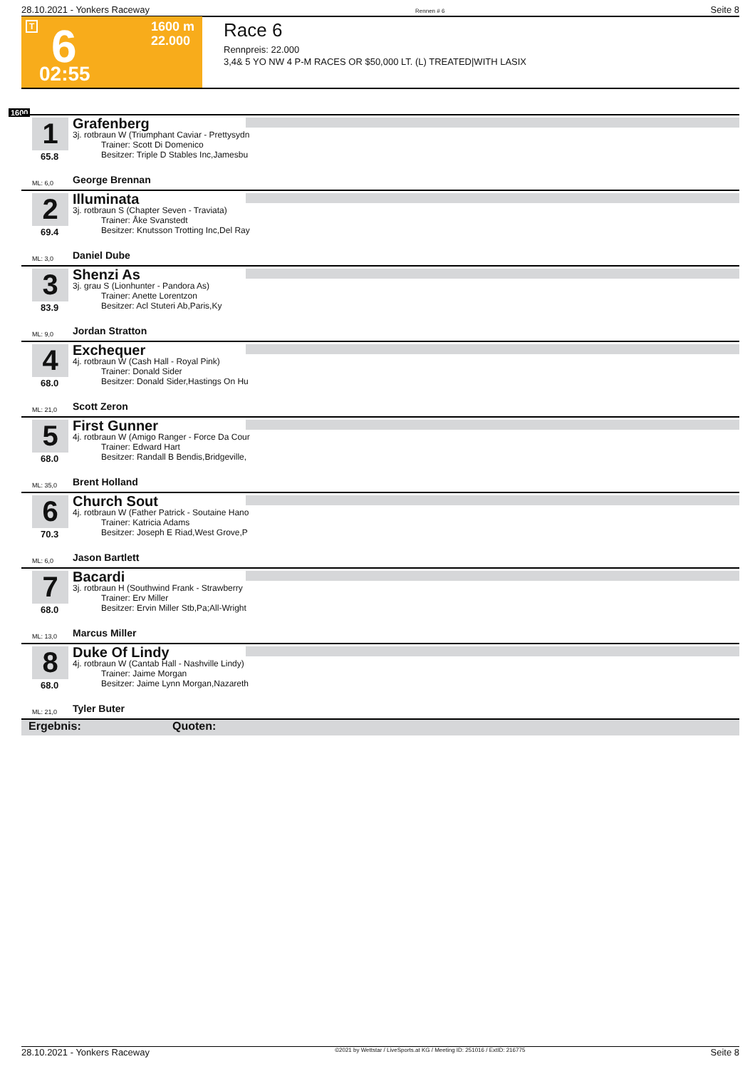28.10.2021 - Yonkers Raceway Rennen # 6 Seite 8
T 6
02:55
1600 m
22.000
Race 6
Rennpreis: 22.000
3,4& 5 YO NW 4 P-M RACES OR $50,000 LT. (L) TREATED|WITH LASIX
1600
1 Grafenberg
3j. rotbraun W (Triumphant Caviar - Prettysydn
Trainer: Scott Di Domenico
Besitzer: Triple D Stables Inc,Jamesbu
65.8
ML: 6,0 George Brennan
2 Illuminata
3j. rotbraun S (Chapter Seven - Traviata)
Trainer: Åke Svanstedt
Besitzer: Knutsson Trotting Inc,Del Ray
69.4
ML: 3,0 Daniel Dube
3 Shenzi As
3j. grau S (Lionhunter - Pandora As)
Trainer: Anette Lorentzon
Besitzer: Acl Stuteri Ab,Paris,Ky
83.9
ML: 9,0 Jordan Stratton
4 Exchequer
4j. rotbraun W (Cash Hall - Royal Pink)
Trainer: Donald Sider
Besitzer: Donald Sider,Hastings On Hu
68.0
ML: 21,0 Scott Zeron
5 First Gunner
4j. rotbraun W (Amigo Ranger - Force Da Cour
Trainer: Edward Hart
Besitzer: Randall B Bendis,Bridgeville,
68.0
ML: 35,0 Brent Holland
6 Church Sout
4j. rotbraun W (Father Patrick - Soutaine Hano
Trainer: Katricia Adams
Besitzer: Joseph E Riad,West Grove,P
70.3
ML: 6,0 Jason Bartlett
7 Bacardi
3j. rotbraun H (Southwind Frank - Strawberry
Trainer: Erv Miller
Besitzer: Ervin Miller Stb,Pa;All-Wright
68.0
ML: 13,0 Marcus Miller
8 Duke Of Lindy
4j. rotbraun W (Cantab Hall - Nashville Lindy)
Trainer: Jaime Morgan
Besitzer: Jaime Lynn Morgan,Nazareth
68.0
ML: 21,0 Tyler Buter
Ergebnis: Quoten:
28.10.2021 - Yonkers Raceway ©2021 by Wettstar / LiveSports.at KG / Meeting ID: 251016 / ExtID: 216775 Seite 8